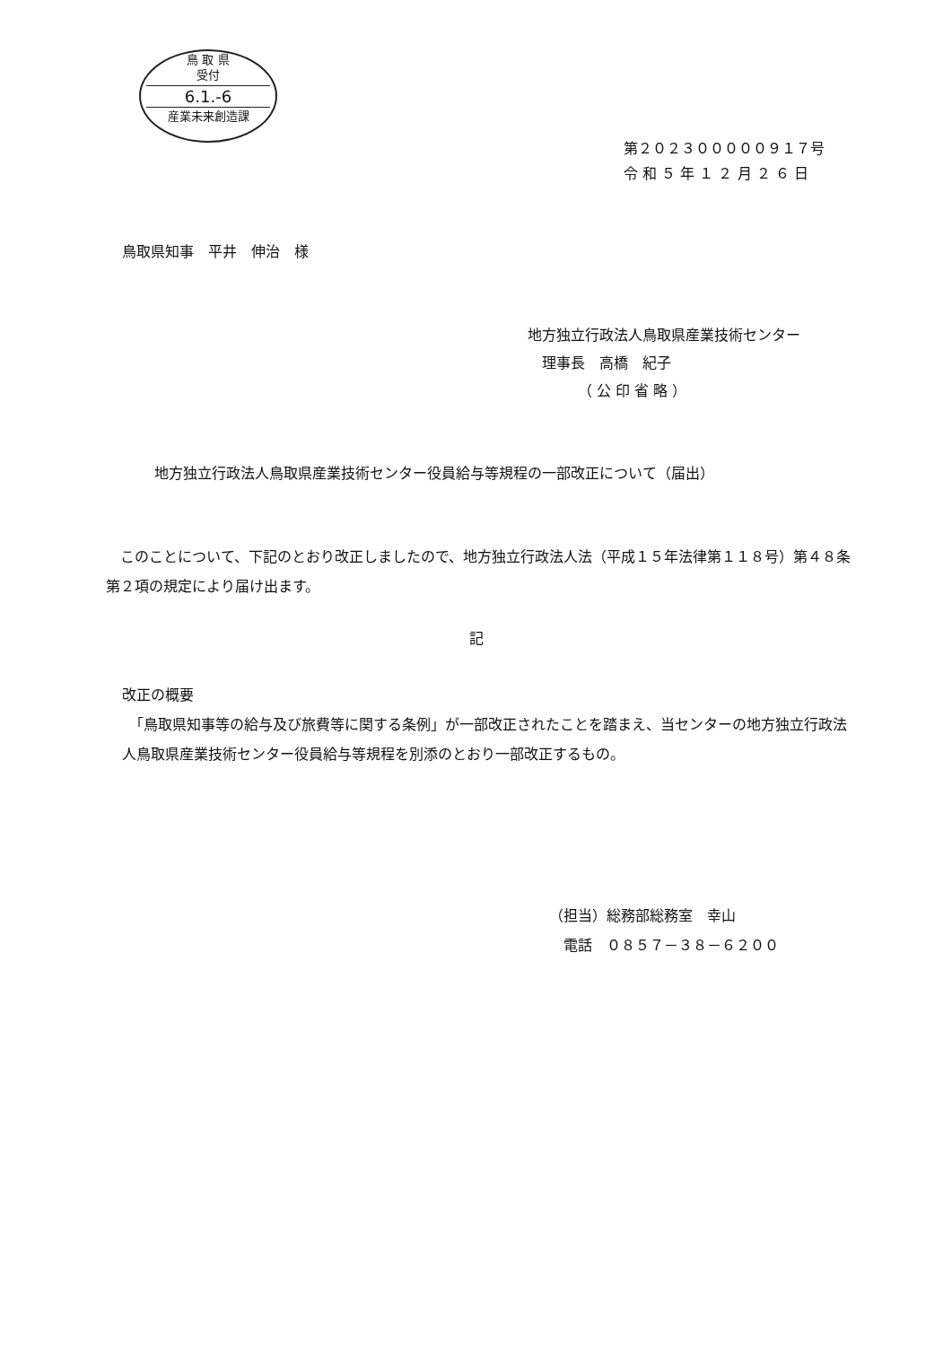鳥 取 県
受付
6.1.-6
産業未来創造課
第２０２３０００００９１７号
令 和 ５ 年 １ ２ 月 ２ ６ 日
鳥取県知事　平井　伸治　様
地方独立行政法人鳥取県産業技術センター
　理事長　高橋　紀子
　　　　（ 公 印 省 略 ）
地方独立行政法人鳥取県産業技術センター役員給与等規程の一部改正について（届出）
　このことについて、下記のとおり改正しましたので、地方独立行政法人法（平成１５年法律第１１８号）第４８条第２項の規定により届け出ます。
記
改正の概要
　「鳥取県知事等の給与及び旅費等に関する条例」が一部改正されたことを踏まえ、当センターの地方独立行政法人鳥取県産業技術センター役員給与等規程を別添のとおり一部改正するもの。
（担当）総務部総務室　幸山
　電話　０８５７－３８－６２００